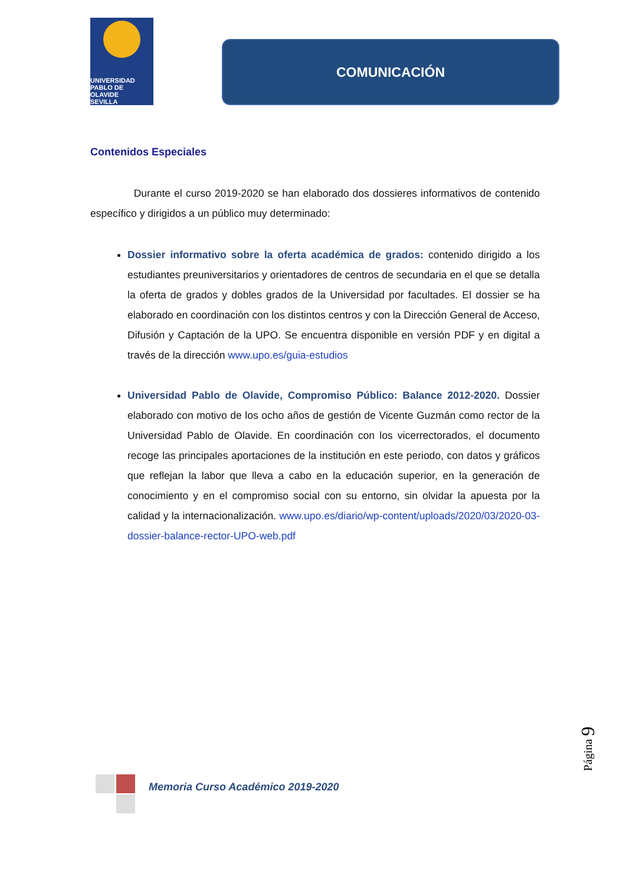UNIVERSIDAD
PABLO DE
OLAVIDE
SEVILLA
COMUNICACIÓN
Contenidos Especiales
Durante el curso 2019-2020 se han elaborado dos dossieres informativos de contenido específico y dirigidos a un público muy determinado:
Dossier informativo sobre la oferta académica de grados: contenido dirigido a los estudiantes preuniversitarios y orientadores de centros de secundaria en el que se detalla la oferta de grados y dobles grados de la Universidad por facultades. El dossier se ha elaborado en coordinación con los distintos centros y con la Dirección General de Acceso, Difusión y Captación de la UPO. Se encuentra disponible en versión PDF y en digital a través de la dirección www.upo.es/guia-estudios
Universidad Pablo de Olavide, Compromiso Público: Balance 2012-2020. Dossier elaborado con motivo de los ocho años de gestión de Vicente Guzmán como rector de la Universidad Pablo de Olavide. En coordinación con los vicerrectorados, el documento recoge las principales aportaciones de la institución en este periodo, con datos y gráficos que reflejan la labor que lleva a cabo en la educación superior, en la generación de conocimiento y en el compromiso social con su entorno, sin olvidar la apuesta por la calidad y la internacionalización. www.upo.es/diario/wp-content/uploads/2020/03/2020-03-dossier-balance-rector-UPO-web.pdf
Página 9
Memoria Curso Académico 2019-2020